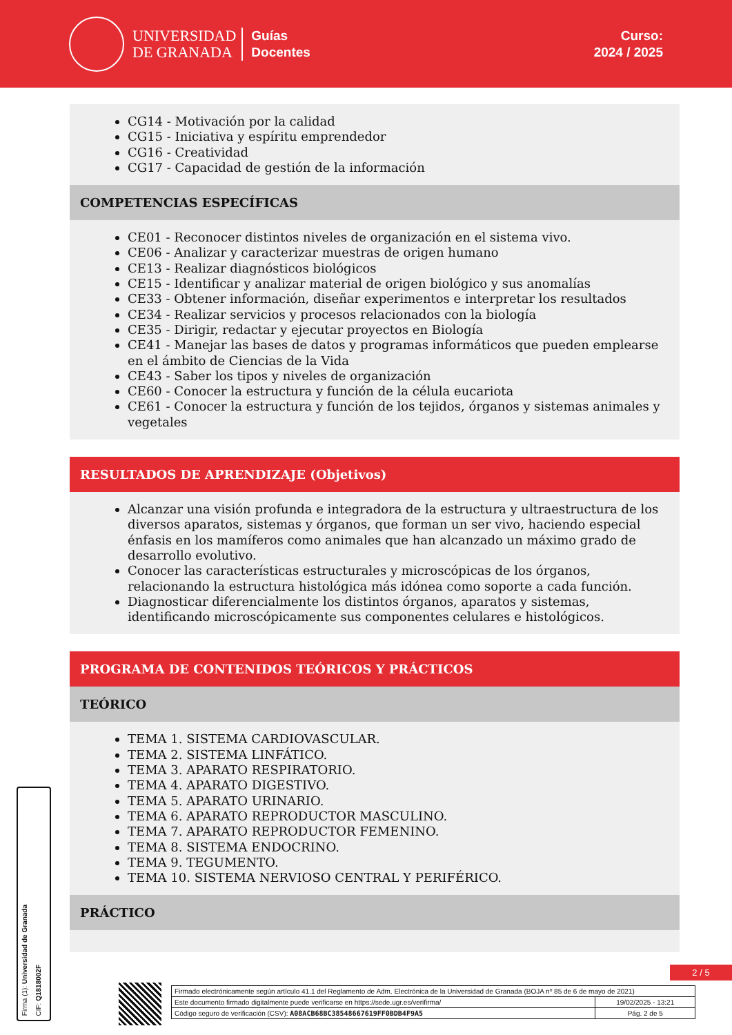UNIVERSIDAD
DE GRANADA
Guías
Docentes
Curso:
2024 / 2025
CG14 - Motivación por la calidad
CG15 - Iniciativa y espíritu emprendedor
CG16 - Creatividad
CG17 - Capacidad de gestión de la información
COMPETENCIAS ESPECÍFICAS
CE01 - Reconocer distintos niveles de organización en el sistema vivo.
CE06 - Analizar y caracterizar muestras de origen humano
CE13 - Realizar diagnósticos biológicos
CE15 - Identificar y analizar material de origen biológico y sus anomalías
CE33 - Obtener información, diseñar experimentos e interpretar los resultados
CE34 - Realizar servicios y procesos relacionados con la biología
CE35 - Dirigir, redactar y ejecutar proyectos en Biología
CE41 - Manejar las bases de datos y programas informáticos que pueden emplearse en el ámbito de Ciencias de la Vida
CE43 - Saber los tipos y niveles de organización
CE60 - Conocer la estructura y función de la célula eucariota
CE61 - Conocer la estructura y función de los tejidos, órganos y sistemas animales y vegetales
RESULTADOS DE APRENDIZAJE (Objetivos)
Alcanzar una visión profunda e integradora de la estructura y ultraestructura de los diversos aparatos, sistemas y órganos, que forman un ser vivo, haciendo especial énfasis en los mamíferos como animales que han alcanzado un máximo grado de desarrollo evolutivo.
Conocer las características estructurales y microscópicas de los órganos, relacionando la estructura histológica más idónea como soporte a cada función.
Diagnosticar diferencialmente los distintos órganos, aparatos y sistemas, identificando microscópicamente sus componentes celulares e histológicos.
PROGRAMA DE CONTENIDOS TEÓRICOS Y PRÁCTICOS
TEÓRICO
TEMA 1. SISTEMA CARDIOVASCULAR.
TEMA 2. SISTEMA LINFÁTICO.
TEMA 3. APARATO RESPIRATORIO.
TEMA 4. APARATO DIGESTIVO.
TEMA 5. APARATO URINARIO.
TEMA 6. APARATO REPRODUCTOR MASCULINO.
TEMA 7. APARATO REPRODUCTOR FEMENINO.
TEMA 8. SISTEMA ENDOCRINO.
TEMA 9. TEGUMENTO.
TEMA 10. SISTEMA NERVIOSO CENTRAL Y PERIFÉRICO.
PRÁCTICO
Firma (1): Universidad de Granada
CIF: Q1818002F
2 / 5
| Firmado electrónicamente según artículo 41.1 del Reglamento de Adm. Electrónica de la Universidad de Granada (BOJA nº 85 de 6 de mayo de 2021) | |
| Este documento firmado digitalmente puede verificarse en https://sede.ugr.es/verifirma/ | 19/02/2025 - 13:21 |
| Código seguro de verificación (CSV): A08ACB68BC38548667619FF0BDB4F9A5 | Pág. 2 de 5 |